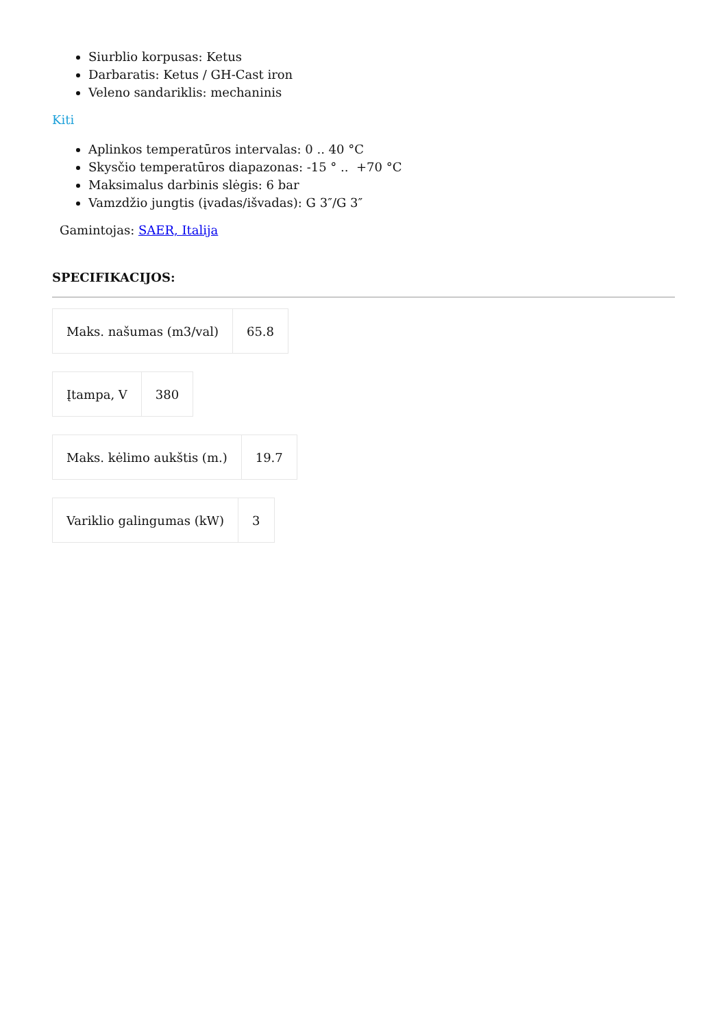Siurblio korpusas: Ketus
Darbaratis: Ketus / GH-Cast iron
Veleno sandariklis: mechaninis
Kiti
Aplinkos temperatūros intervalas: 0 .. 40 °C
Skysčio temperatūros diapazonas: -15 ° .. +70 °C
Maksimalus darbinis slėgis: 6 bar
Vamzdžio jungtis (įvadas/išvadas): G 3″/G 3″
Gamintojas: SAER, Italija
SPECIFIKACIJOS:
| Maks. našumas (m3/val) | 65.8 |
| Įtampa, V | 380 |
| Maks. kėlimo aukštis (m.) | 19.7 |
| Variklio galingumas (kW) | 3 |